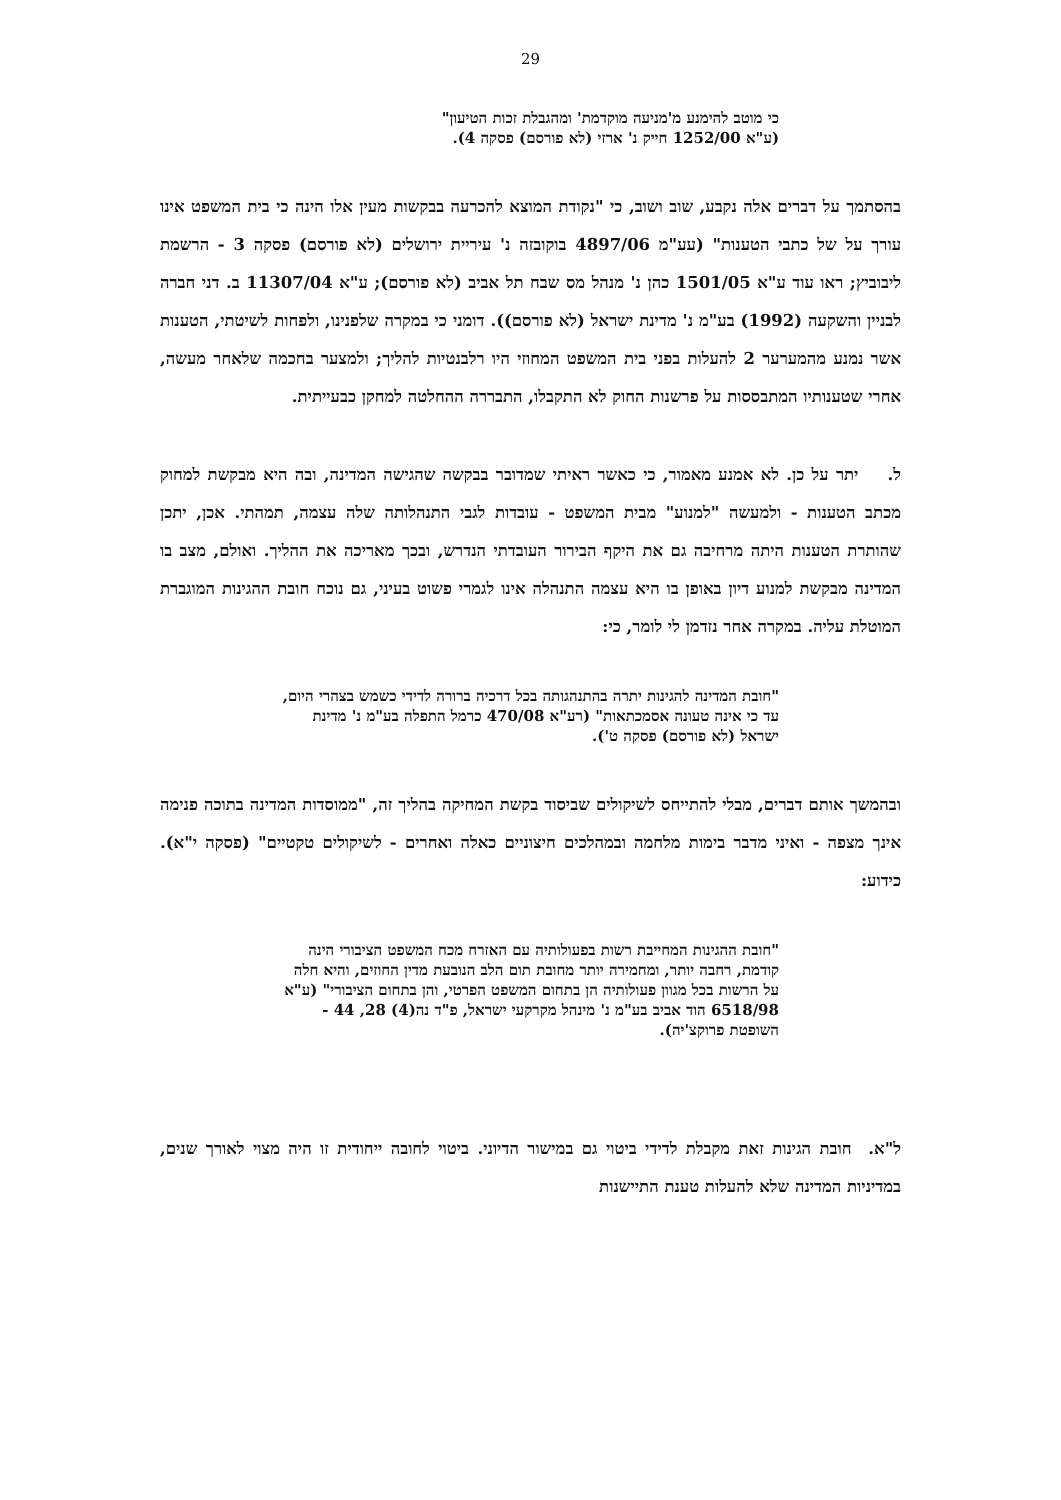29
כי מוטב להימנע מ'מניעה מוקדמת' ומהגבלת זכות הטיעון"
(ע"א 1252/00 חייק נ' ארזי (לא פורסם) פסקה 4).
בהסתמך על דברים אלה נקבע, שוב ושוב, כי "נקודת המוצא להכרעה בבקשות מעין אלו הינה כי בית המשפט אינו עורך על של כתבי הטענות" (עע"מ 4897/06 בוקובזה נ' עיריית ירושלים (לא פורסם) פסקה 3 - הרשמת ליבוביץ; ראו עוד ע"א 1501/05 כהן נ' מנהל מס שבח תל אביב (לא פורסם); ע"א 11307/04 ב. דני חברה לבניין והשקעה (1992) בע"מ נ' מדינת ישראל (לא פורסם)). דומני כי במקרה שלפנינו, ולפחות לשיטתי, הטענות אשר נמנע מהמערער 2 להעלות בפני בית המשפט המחוזי היו רלבנטיות להליך; ולמצער בחכמה שלאחר מעשה, אחרי שטענותיו המתבססות על פרשנות החוק לא התקבלו, התבררה ההחלטה למחקן כבעייתית.
ל. יתר על כן. לא אמנע מאמור, כי כאשר ראיתי שמדובר בבקשה שהגישה המדינה, ובה היא מבקשת למחוק מכתב הטענות - ולמעשה "למנוע" מבית המשפט - עובדות לגבי התנהלותה שלה עצמה, תמהתי. אכן, יתכן שהותרת הטענות היתה מרחיבה גם את היקף הבירור העובדתי הנדרש, ובכך מאריכה את ההליך. ואולם, מצב בו המדינה מבקשת למנוע דיון באופן בו היא עצמה התנהלה אינו לגמרי פשוט בעיני, גם נוכח חובת ההגינות המוגברת המוטלת עליה. במקרה אחר נזדמן לי לומר, כי:
"חובת המדינה להגינות יתרה בהתנהגותה בכל דרכיה ברורה לדידי כשמש בצהרי היום, עד כי אינה טעונה אסמכתאות" (רע"א 470/08 כרמל התפלה בע"מ נ' מדינת ישראל (לא פורסם) פסקה ט').
ובהמשך אותם דברים, מבלי להתייחס לשיקולים שביסוד בקשת המחיקה בהליך זה, "ממוסדות המדינה בתוכה פנימה אינך מצפה - ואיני מדבר בימות מלחמה ובמהלכים חיצוניים כאלה ואחרים - לשיקולים טקטיים" (פסקה י"א). כידוע:
"חובת ההגינות המחייבת רשות בפעולותיה עם האזרח מכח המשפט הציבורי הינה קודמת, רחבה יותר, ומחמירה יותר מחובת תום הלב הנובעת מדין החוזים, והיא חלה על הרשות בכל מגוון פעולותיה הן בתחום המשפט הפרטי, והן בתחום הציבורי" (ע"א 6518/98 הוד אביב בע"מ נ' מינהל מקרקעי ישראל, פ"ד נה(4) 28, 44 - השופטת פרוקצ'יה).
ל"א. חובת הגינות זאת מקבלת לדידי ביטוי גם במישור הדיוני. ביטוי לחובה ייחודית זו היה מצוי לאורך שנים, במדיניות המדינה שלא להעלות טענת התיישנות